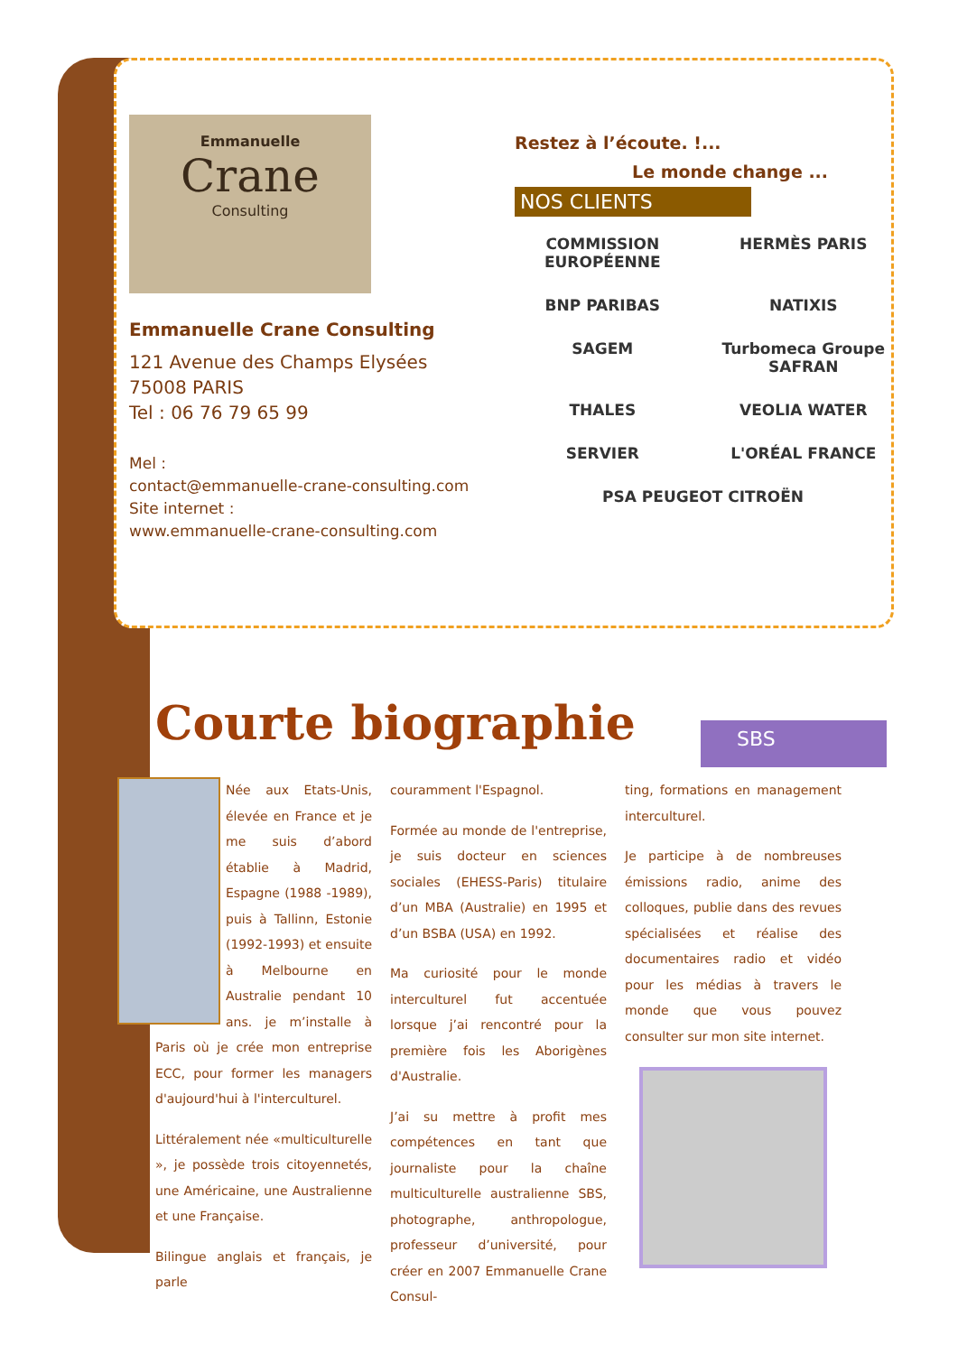Emmanuelle
Crane
Consulting
Emmanuelle Crane Consulting
121 Avenue des Champs Elysées
75008 PARIS
Tel : 06 76 79 65 99
Mel :
contact@emmanuelle-crane-consulting.com
Site internet :
www.emmanuelle-crane-consulting.com
Restez à l’écoute. !...
Le monde change ...
NOS CLIENTS
COMMISSION EUROPÉENNE
HERMÈS PARIS
BNP PARIBAS
NATIXIS
SAGEM
Turbomeca Groupe SAFRAN
THALES
VEOLIA WATER
SERVIER
L'ORÉAL FRANCE
PSA PEUGEOT CITROËN
Courte biographie
SBS
Née aux Etats-Unis, élevée en France et je me suis d’abord établie à Madrid, Espagne (1988 -1989), puis à Tallinn, Estonie (1992-1993) et ensuite à Melbourne en Australie pendant 10 ans. je m’installe à Paris où je crée mon entreprise ECC, pour former les managers d'aujourd'hui à l'interculturel.
Littéralement née «multiculturelle », je possède trois citoyennetés, une Américaine, une Australienne et une Française.
Bilingue anglais et français, je parle
couramment l'Espagnol.
Formée au monde de l'entreprise, je suis docteur en sciences sociales (EHESS-Paris) titulaire d’un MBA (Australie) en 1995 et d’un BSBA (USA) en 1992.
Ma curiosité pour le monde interculturel fut accentuée lorsque j’ai rencontré pour la première fois les Aborigènes d'Australie.
J’ai su mettre à profit mes compétences en tant que journaliste pour la chaîne multiculturelle australienne SBS, photographe, anthropologue, professeur d’université, pour créer en 2007 Emmanuelle Crane Consul-
ting, formations en management interculturel.
Je participe à de nombreuses émissions radio, anime des colloques, publie dans des revues spécialisées et réalise des documentaires radio et vidéo pour les médias à travers le monde que vous pouvez consulter sur mon site internet.